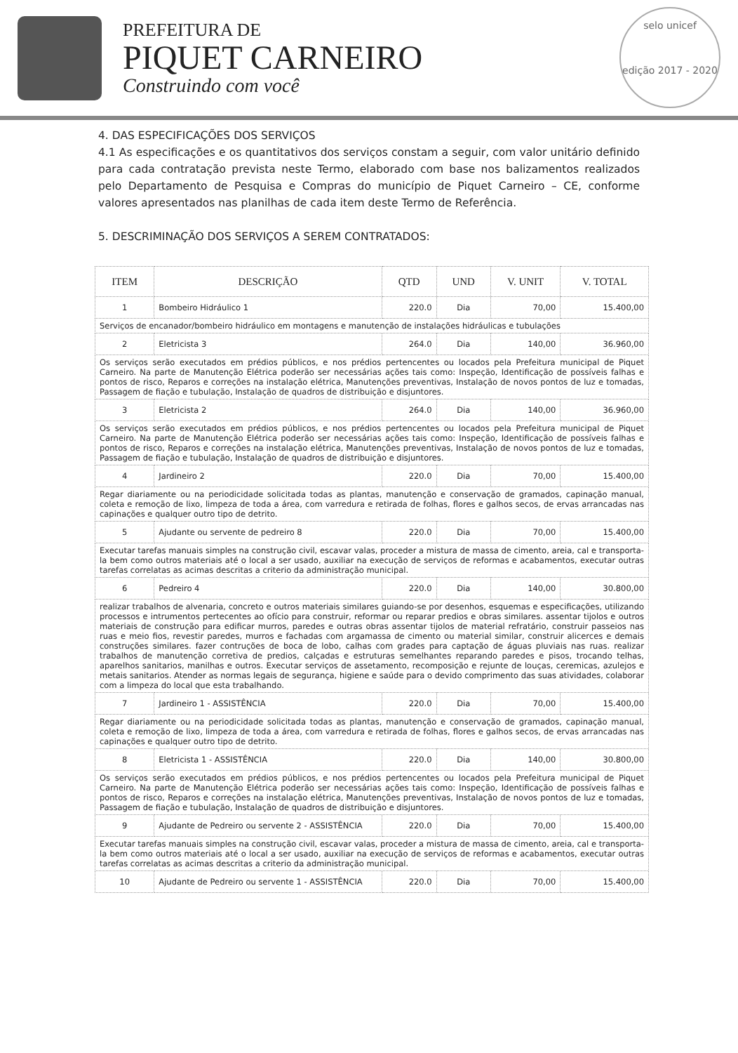PREFEITURA DE
PIQUET CARNEIRO
Construindo com você
selo unicef
edição 2017 - 2020
4. DAS ESPECIFICAÇÕES DOS SERVIÇOS
4.1 As especificações e os quantitativos dos serviços constam a seguir, com valor unitário definido para cada contratação prevista neste Termo, elaborado com base nos balizamentos realizados pelo Departamento de Pesquisa e Compras do município de Piquet Carneiro – CE, conforme valores apresentados nas planilhas de cada item deste Termo de Referência.
5. DESCRIMINAÇÃO DOS SERVIÇOS A SEREM CONTRATADOS:
| ITEM | DESCRIÇÃO | QTD | UND | V. UNIT | V. TOTAL |
| --- | --- | --- | --- | --- | --- |
| 1 | Bombeiro Hidráulico 1 | 220.0 | Dia | 70,00 | 15.400,00 |
| Serviços de encanador/bombeiro hidráulico em montagens e manutenção de instalações hidráulicas e tubulações | | | | | |
| 2 | Eletricista 3 | 264.0 | Dia | 140,00 | 36.960,00 |
| Os serviços serão executados em prédios públicos, e nos prédios pertencentes ou locados pela Prefeitura municipal de Piquet Carneiro. Na parte de Manutenção Elétrica poderão ser necessárias ações tais como: Inspeção, Identificação de possíveis falhas e pontos de risco, Reparos e correções na instalação elétrica, Manutenções preventivas, Instalação de novos pontos de luz e tomadas, Passagem de fiação e tubulação, Instalação de quadros de distribuição e disjuntores. | | | | | |
| 3 | Eletricista 2 | 264.0 | Dia | 140,00 | 36.960,00 |
| Os serviços serão executados em prédios públicos, e nos prédios pertencentes ou locados pela Prefeitura municipal de Piquet Carneiro. Na parte de Manutenção Elétrica poderão ser necessárias ações tais como: Inspeção, Identificação de possíveis falhas e pontos de risco, Reparos e correções na instalação elétrica, Manutenções preventivas, Instalação de novos pontos de luz e tomadas, Passagem de fiação e tubulação, Instalação de quadros de distribuição e disjuntores. | | | | | |
| 4 | Jardineiro 2 | 220.0 | Dia | 70,00 | 15.400,00 |
| Regar diariamente ou na periodicidade solicitada todas as plantas, manutenção e conservação de gramados, capinação manual, coleta e remoção de lixo, limpeza de toda a área, com varredura e retirada de folhas, flores e galhos secos, de ervas arrancadas nas capinações e qualquer outro tipo de detrito. | | | | | |
| 5 | Ajudante ou servente de pedreiro 8 | 220.0 | Dia | 70,00 | 15.400,00 |
| Executar tarefas manuais simples na construção civil, escavar valas, proceder a mistura de massa de cimento, areia, cal e transporta-la bem como outros materiais até o local a ser usado, auxiliar na execução de serviços de reformas e acabamentos, executar outras tarefas correlatas as acimas descritas a criterio da administração municipal. | | | | | |
| 6 | Pedreiro 4 | 220.0 | Dia | 140,00 | 30.800,00 |
| realizar trabalhos de alvenaria, concreto e outros materiais similares guiando-se por desenhos, esquemas e especificações, utilizando processos e intrumentos pertecentes ao ofício para construir, reformar ou reparar predios e obras similares. assentar tijolos e outros materiais de construção para edificar murros, paredes e outras obras assentar tijolos de material refratário, construir passeios nas ruas e meio fios, revestir paredes, murros e fachadas com argamassa de cimento ou material similar, construir alicerces e demais construções similares. fazer contruções de boca de lobo, calhas com grades para captação de águas pluviais nas ruas. realizar trabalhos de manutenção corretiva de predios, calçadas e estruturas semelhantes reparando paredes e pisos, trocando telhas, aparelhos sanitarios, manilhas e outros. Executar serviços de assetamento, recomposição e rejunte de louças, ceremicas, azulejos e metais sanitarios. Atender as normas legais de segurança, higiene e saúde para o devido comprimento das suas atividades, colaborar com a limpeza do local que esta trabalhando. | | | | | |
| 7 | Jardineiro 1 - ASSISTÊNCIA | 220.0 | Dia | 70,00 | 15.400,00 |
| Regar diariamente ou na periodicidade solicitada todas as plantas, manutenção e conservação de gramados, capinação manual, coleta e remoção de lixo, limpeza de toda a área, com varredura e retirada de folhas, flores e galhos secos, de ervas arrancadas nas capinações e qualquer outro tipo de detrito. | | | | | |
| 8 | Eletricista 1 - ASSISTÊNCIA | 220.0 | Dia | 140,00 | 30.800,00 |
| Os serviços serão executados em prédios públicos, e nos prédios pertencentes ou locados pela Prefeitura municipal de Piquet Carneiro. Na parte de Manutenção Elétrica poderão ser necessárias ações tais como: Inspeção, Identificação de possíveis falhas e pontos de risco, Reparos e correções na instalação elétrica, Manutenções preventivas, Instalação de novos pontos de luz e tomadas, Passagem de fiação e tubulação, Instalação de quadros de distribuição e disjuntores. | | | | | |
| 9 | Ajudante de Pedreiro ou servente 2 - ASSISTÊNCIA | 220.0 | Dia | 70,00 | 15.400,00 |
| Executar tarefas manuais simples na construção civil, escavar valas, proceder a mistura de massa de cimento, areia, cal e transporta-la bem como outros materiais até o local a ser usado, auxiliar na execução de serviços de reformas e acabamentos, executar outras tarefas correlatas as acimas descritas a criterio da administração municipal. | | | | | |
| 10 | Ajudante de Pedreiro ou servente 1 - ASSISTÊNCIA | 220.0 | Dia | 70,00 | 15.400,00 |